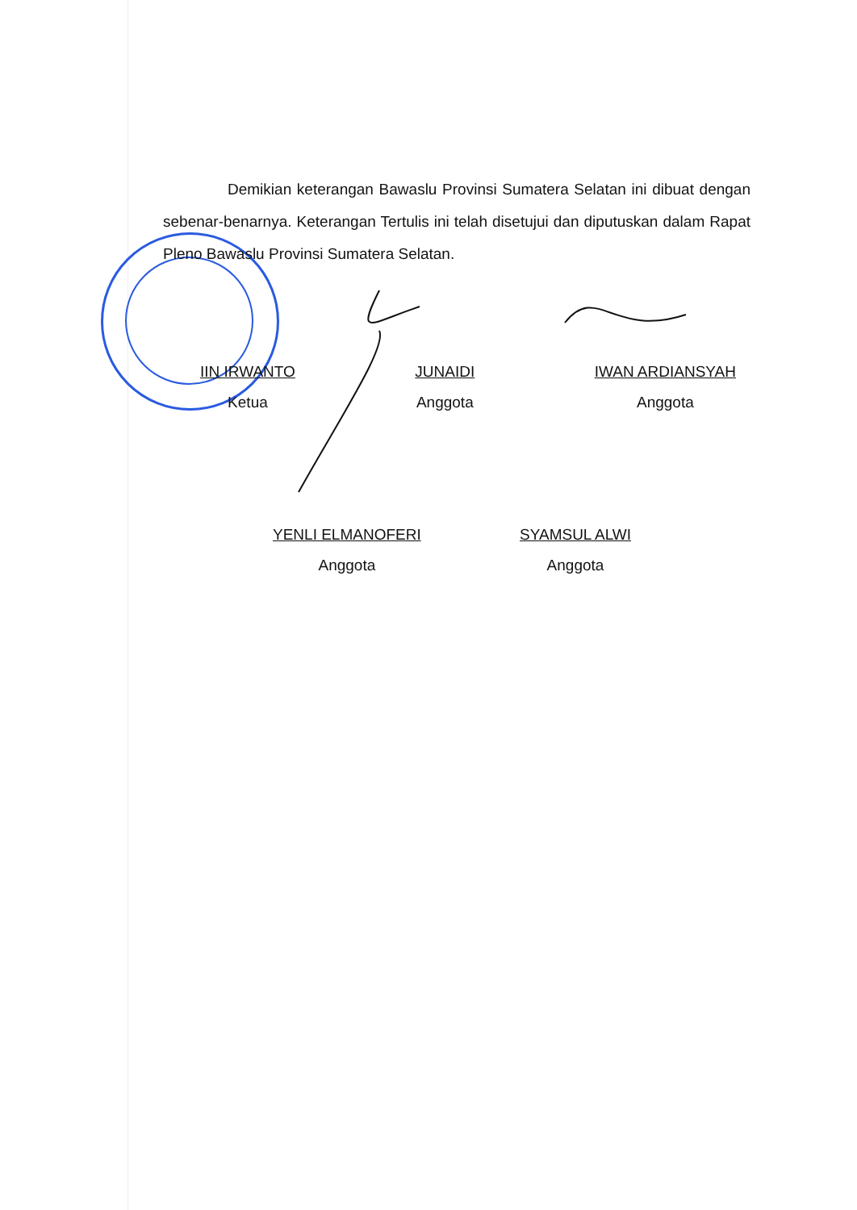Demikian keterangan Bawaslu Provinsi Sumatera Selatan ini dibuat dengan sebenar-benarnya. Keterangan Tertulis ini telah disetujui dan diputuskan dalam Rapat Pleno Bawaslu Provinsi Sumatera Selatan.
IIN IRWANTO
Ketua
JUNAIDI
Anggota
IWAN ARDIANSYAH
Anggota
YENLI ELMANOFERI
Anggota
SYAMSUL ALWI
Anggota